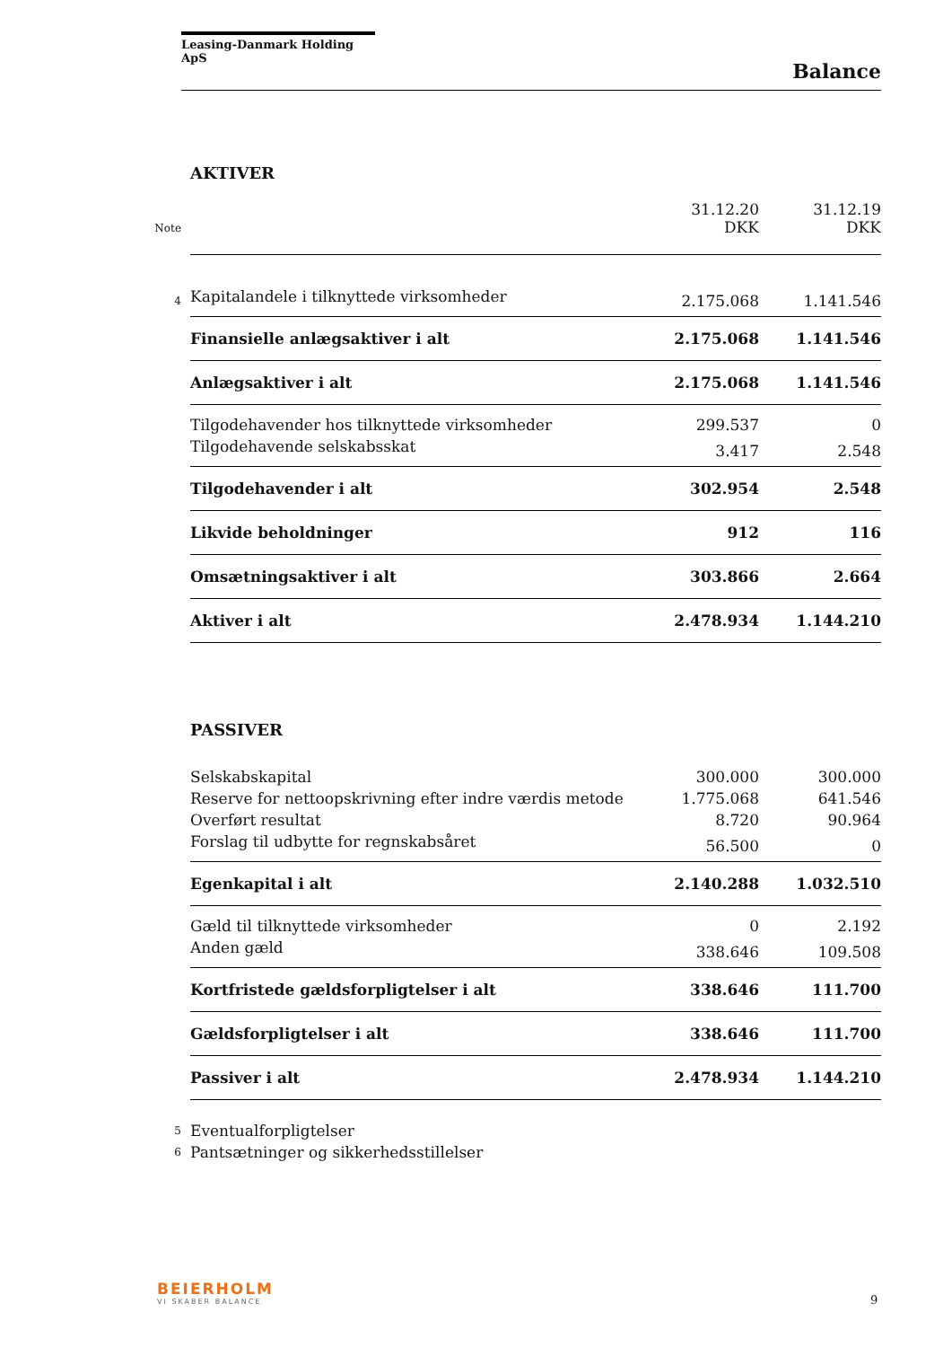Leasing-Danmark Holding ApS
Balance
| | AKTIVER | | |
| | | 31.12.20 DKK | 31.12.19 DKK |
| Note | | | |
| 4 | Kapitalandele i tilknyttede virksomheder | 2.175.068 | 1.141.546 |
| | Finansielle anlægsaktiver i alt | 2.175.068 | 1.141.546 |
| | Anlægsaktiver i alt | 2.175.068 | 1.141.546 |
| | Tilgodehavender hos tilknyttede virksomheder | 299.537 | 0 |
| | Tilgodehavende selskabsskat | 3.417 | 2.548 |
| | Tilgodehavender i alt | 302.954 | 2.548 |
| | Likvide beholdninger | 912 | 116 |
| | Omsætningsaktiver i alt | 303.866 | 2.664 |
| | Aktiver i alt | 2.478.934 | 1.144.210 |
| | PASSIVER | | |
| | Selskabskapital | 300.000 | 300.000 |
| | Reserve for nettoopskrivning efter indre værdis metode | 1.775.068 | 641.546 |
| | Overført resultat | 8.720 | 90.964 |
| | Forslag til udbytte for regnskabsåret | 56.500 | 0 |
| | Egenkapital i alt | 2.140.288 | 1.032.510 |
| | Gæld til tilknyttede virksomheder | 0 | 2.192 |
| | Anden gæld | 338.646 | 109.508 |
| | Kortfristede gældsforpligtelser i alt | 338.646 | 111.700 |
| | Gældsforpligtelser i alt | 338.646 | 111.700 |
| | Passiver i alt | 2.478.934 | 1.144.210 |
| 5 | Eventualforpligtelser | | |
| 6 | Pantsætninger og sikkerhedsstillelser | | |
BEIERHOLM
VI SKABER BALANCE
9